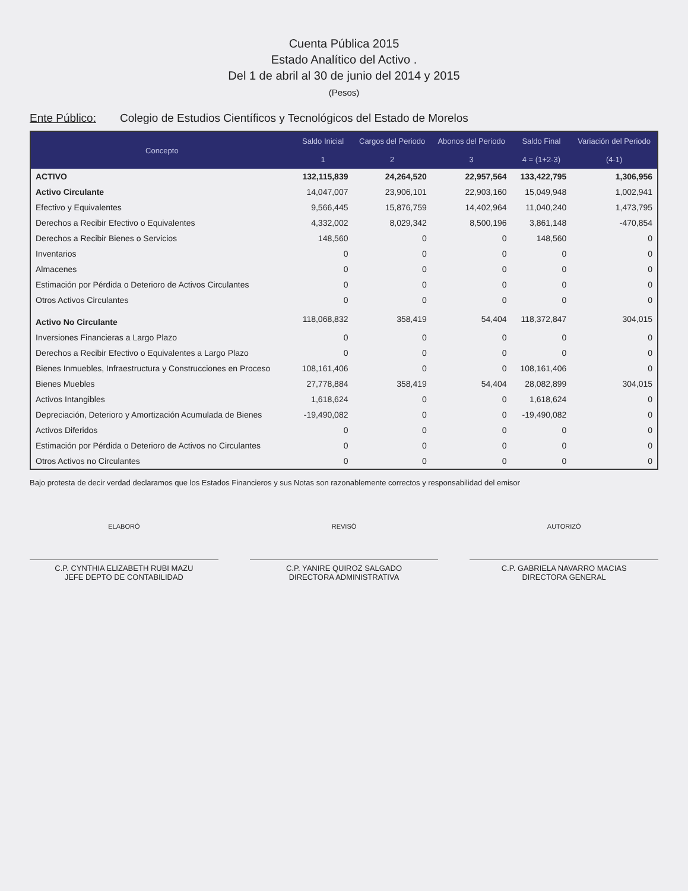Cuenta Pública 2015
Estado Analítico del Activo .
Del 1 de abril al 30 de junio del 2014 y 2015
(Pesos)
Ente Público: Colegio de Estudios Científicos y Tecnológicos del Estado de Morelos
| Concepto | Saldo Inicial | Cargos del Periodo | Abonos del Periodo | Saldo Final | Variación del Periodo |
| --- | --- | --- | --- | --- | --- |
| | 1 | 2 | 3 | 4 = (1+2-3) | (4-1) |
| ACTIVO | 132,115,839 | 24,264,520 | 22,957,564 | 133,422,795 | 1,306,956 |
| Activo Circulante | 14,047,007 | 23,906,101 | 22,903,160 | 15,049,948 | 1,002,941 |
| Efectivo y Equivalentes | 9,566,445 | 15,876,759 | 14,402,964 | 11,040,240 | 1,473,795 |
| Derechos a Recibir Efectivo o Equivalentes | 4,332,002 | 8,029,342 | 8,500,196 | 3,861,148 | -470,854 |
| Derechos a Recibir Bienes o Servicios | 148,560 | 0 | 0 | 148,560 | 0 |
| Inventarios | 0 | 0 | 0 | 0 | 0 |
| Almacenes | 0 | 0 | 0 | 0 | 0 |
| Estimación por Pérdida o Deterioro de Activos Circulantes | 0 | 0 | 0 | 0 | 0 |
| Otros Activos Circulantes | 0 | 0 | 0 | 0 | 0 |
| Activo No Circulante | 118,068,832 | 358,419 | 54,404 | 118,372,847 | 304,015 |
| Inversiones Financieras a Largo Plazo | 0 | 0 | 0 | 0 | 0 |
| Derechos a Recibir Efectivo o Equivalentes a Largo Plazo | 0 | 0 | 0 | 0 | 0 |
| Bienes Inmuebles, Infraestructura y Construcciones en Proceso | 108,161,406 | 0 | 0 | 108,161,406 | 0 |
| Bienes Muebles | 27,778,884 | 358,419 | 54,404 | 28,082,899 | 304,015 |
| Activos Intangibles | 1,618,624 | 0 | 0 | 1,618,624 | 0 |
| Depreciación, Deterioro y Amortización Acumulada de Bienes | -19,490,082 | 0 | 0 | -19,490,082 | 0 |
| Activos Diferidos | 0 | 0 | 0 | 0 | 0 |
| Estimación por Pérdida o Deterioro de Activos no Circulantes | 0 | 0 | 0 | 0 | 0 |
| Otros Activos no Circulantes | 0 | 0 | 0 | 0 | 0 |
Bajo protesta de decir verdad declaramos que los Estados Financieros y sus Notas son razonablemente correctos y responsabilidad del emisor
ELABORÓ
C.P. CYNTHIA ELIZABETH RUBI MAZU
JEFE DEPTO DE CONTABILIDAD
REVISÓ
C.P. YANIRE QUIROZ SALGADO
DIRECTORA ADMINISTRATIVA
AUTORIZÓ
C.P. GABRIELA NAVARRO MACIAS
DIRECTORA GENERAL